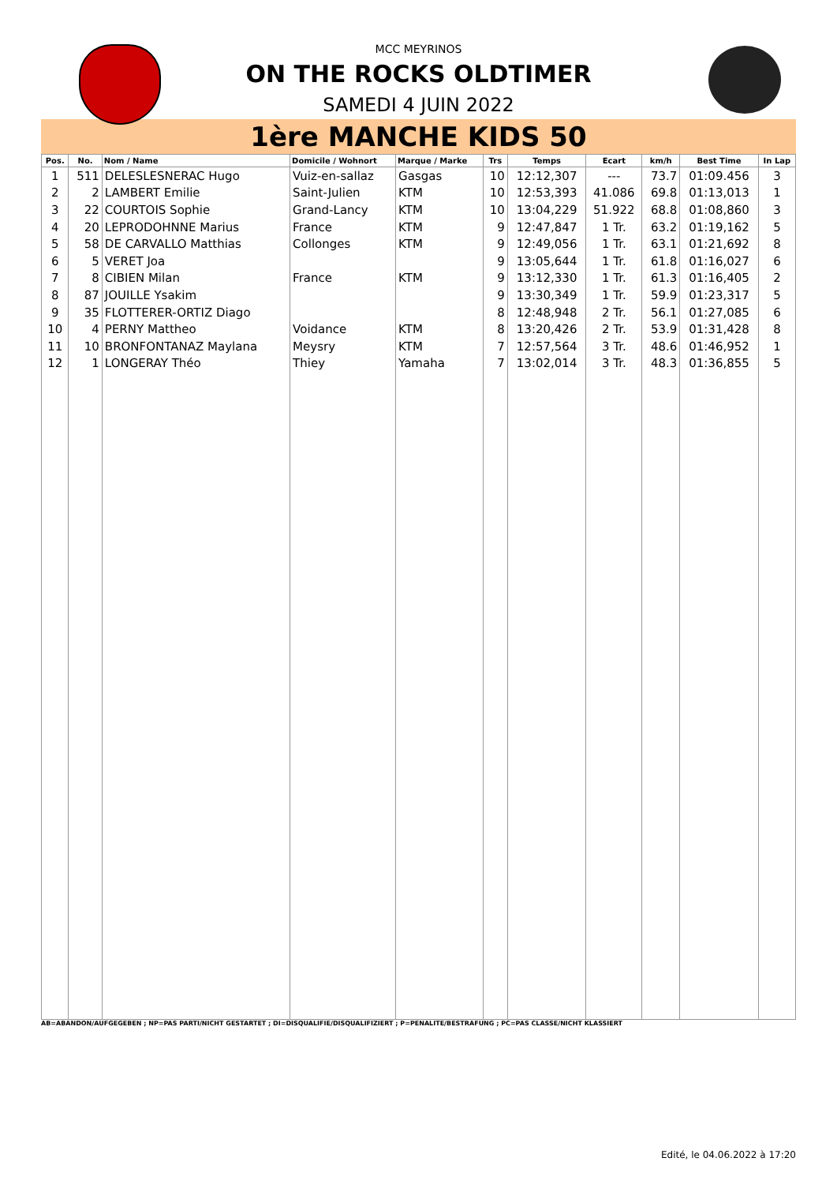MCC MEYRINOS
ON THE ROCKS OLDTIMER
SAMEDI 4 JUIN 2022
1ère MANCHE KIDS 50
| Pos. | No. | Nom / Name | Domicile / Wohnort | Marque / Marke | Trs | Temps | Ecart | km/h | Best Time | In Lap |
| --- | --- | --- | --- | --- | --- | --- | --- | --- | --- | --- |
| 1 | 511 | DELESLESNERAC Hugo | Vuiz-en-sallaz | Gasgas | 10 | 12:12,307 | --- | 73.7 | 01:09.456 | 3 |
| 2 | 2 | LAMBERT Emilie | Saint-Julien | KTM | 10 | 12:53,393 | 41.086 | 69.8 | 01:13,013 | 1 |
| 3 | 22 | COURTOIS Sophie | Grand-Lancy | KTM | 10 | 13:04,229 | 51.922 | 68.8 | 01:08,860 | 3 |
| 4 | 20 | LEPRODOHNNE Marius | France | KTM | 9 | 12:47,847 | 1 Tr. | 63.2 | 01:19,162 | 5 |
| 5 | 58 | DE CARVALLO Matthias | Collonges | KTM | 9 | 12:49,056 | 1 Tr. | 63.1 | 01:21,692 | 8 |
| 6 | 5 | VERET Joa | | | 9 | 13:05,644 | 1 Tr. | 61.8 | 01:16,027 | 6 |
| 7 | 8 | CIBIEN Milan | France | KTM | 9 | 13:12,330 | 1 Tr. | 61.3 | 01:16,405 | 2 |
| 8 | 87 | JOUILLE Ysakim | | | 9 | 13:30,349 | 1 Tr. | 59.9 | 01:23,317 | 5 |
| 9 | 35 | FLOTTERER-ORTIZ Diago | | | 8 | 12:48,948 | 2 Tr. | 56.1 | 01:27,085 | 6 |
| 10 | 4 | PERNY Mattheo | Voidance | KTM | 8 | 13:20,426 | 2 Tr. | 53.9 | 01:31,428 | 8 |
| 11 | 10 | BRONFONTANAZ Maylana | Meysry | KTM | 7 | 12:57,564 | 3 Tr. | 48.6 | 01:46,952 | 1 |
| 12 | 1 | LONGERAY Théo | Thiey | Yamaha | 7 | 13:02,014 | 3 Tr. | 48.3 | 01:36,855 | 5 |
AB=ABANDON/AUFGEGEBEN ; NP=PAS PARTI/NICHT GESTARTET ; DI=DISQUALIFIE/DISQUALIFIZIERT ; P=PENALITE/BESTRAFUNG ; PC=PAS CLASSE/NICHT KLASSIERT
Edité, le 04.06.2022 à 17:20